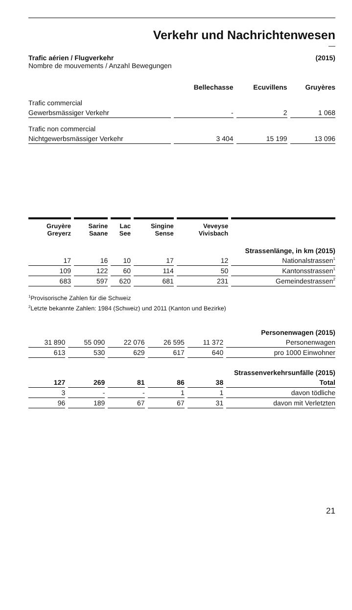Verkehr und Nachrichtenwesen
—
Trafic aérien / Flugverkehr (2015)
Nombre de mouvements / Anzahl Bewegungen
| | Bellechasse | Ecuvillens | Gruyères |
| --- | --- | --- | --- |
| Trafic commercial | | | |
| Gewerbsmässiger Verkehr | - | 2 | 1 068 |
| Trafic non commercial | | | |
| Nichtgewerbsmässiger Verkehr | 3 404 | 15 199 | 13 096 |
| Gruyère Greyerz | Sarine Saane | Lac See | Singine Sense | Veveyse Vivisbach | |
| --- | --- | --- | --- | --- | --- |
| Strassenlänge, in km (2015) | | | | | |
| 17 | 16 | 10 | 17 | 12 | Nationalstrassen<sup>1</sup> |
| 109 | 122 | 60 | 114 | 50 | Kantonsstrassen<sup>1</sup> |
| 683 | 597 | 620 | 681 | 231 | Gemeindestrassen<sup>2</sup> |
<sup>1</sup> Provisorische Zahlen für die Schweiz
<sup>2</sup> Letzte bekannte Zahlen: 1984 (Schweiz) und 2011 (Kanton und Bezirke)
| Personenwagen (2015) | | | | | |
| 31 890 | 55 090 | 22 076 | 26 595 | 11 372 | Personenwagen |
| 613 | 530 | 629 | 617 | 640 | pro 1000 Einwohner |
| Strassenverkehrsunfälle (2015) | | | | | |
| 127 | 269 | 81 | 86 | 38 | Total |
| 3 | - | - | 1 | 1 | davon tödliche |
| 96 | 189 | 67 | 67 | 31 | davon mit Verletzten |
21